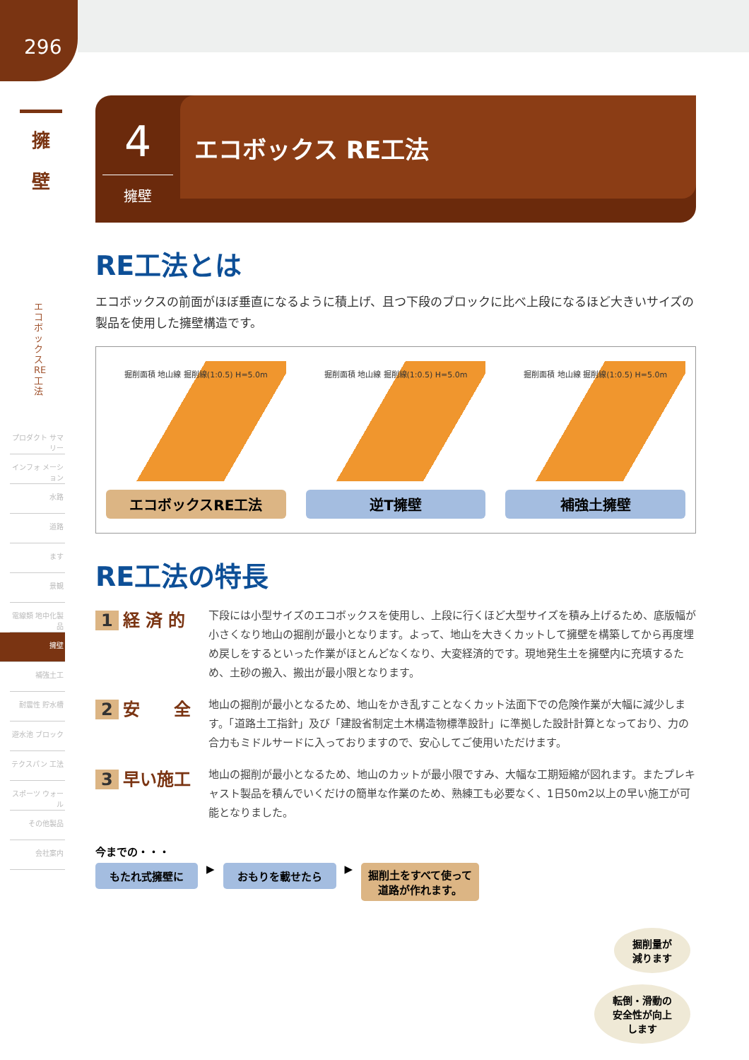296
擁
壁
エコボックス RE工法
プロダクト サマリー
インフォ メーション
水路
道路
ます
景観
電線類 地中化製品
擁壁
補強土工
耐震性 貯水槽
遊水池 ブロック
テクスパン 工法
スポーツ ウォール
その他製品
会社案内
4
擁壁
エコボックス RE工法
RE工法とは
エコボックスの前面がほぼ垂直になるように積上げ、且つ下段のブロックに比べ上段になるほど大きいサイズの製品を使用した擁壁構造です。
掘削面積 地山線 掘削線(1:0.5) H=5.0m
エコボックスRE工法
掘削面積 地山線 掘削線(1:0.5) H=5.0m
逆T擁壁
掘削面積 地山線 掘削線(1:0.5) H=5.0m
補強土擁壁
RE工法の特長
1 経 済 的
下段には小型サイズのエコボックスを使用し、上段に行くほど大型サイズを積み上げるため、底版幅が小さくなり地山の掘削が最小となります。よって、地山を大きくカットして擁壁を構築してから再度埋め戻しをするといった作業がほとんどなくなり、大変経済的です。現地発生土を擁壁内に充填するため、土砂の搬入、搬出が最小限となります。
2 安　　全
地山の掘削が最小となるため、地山をかき乱すことなくカット法面下での危険作業が大幅に減少します。「道路土工指針」及び「建設省制定土木構造物標準設計」に準拠した設計計算となっており、力の合力もミドルサードに入っておりますので、安心してご使用いただけます。
3 早い施工
地山の掘削が最小となるため、地山のカットが最小限ですみ、大幅な工期短縮が図れます。またプレキャスト製品を積んでいくだけの簡単な作業のため、熟練工も必要なく、1日50m2以上の早い施工が可能となりました。
今までの・・・
もたれ式擁壁に
▶
おもりを載せたら
▶
掘削土をすべて使って
道路が作れます。
掘削量が
減ります
転倒・滑動の
安全性が向上
します